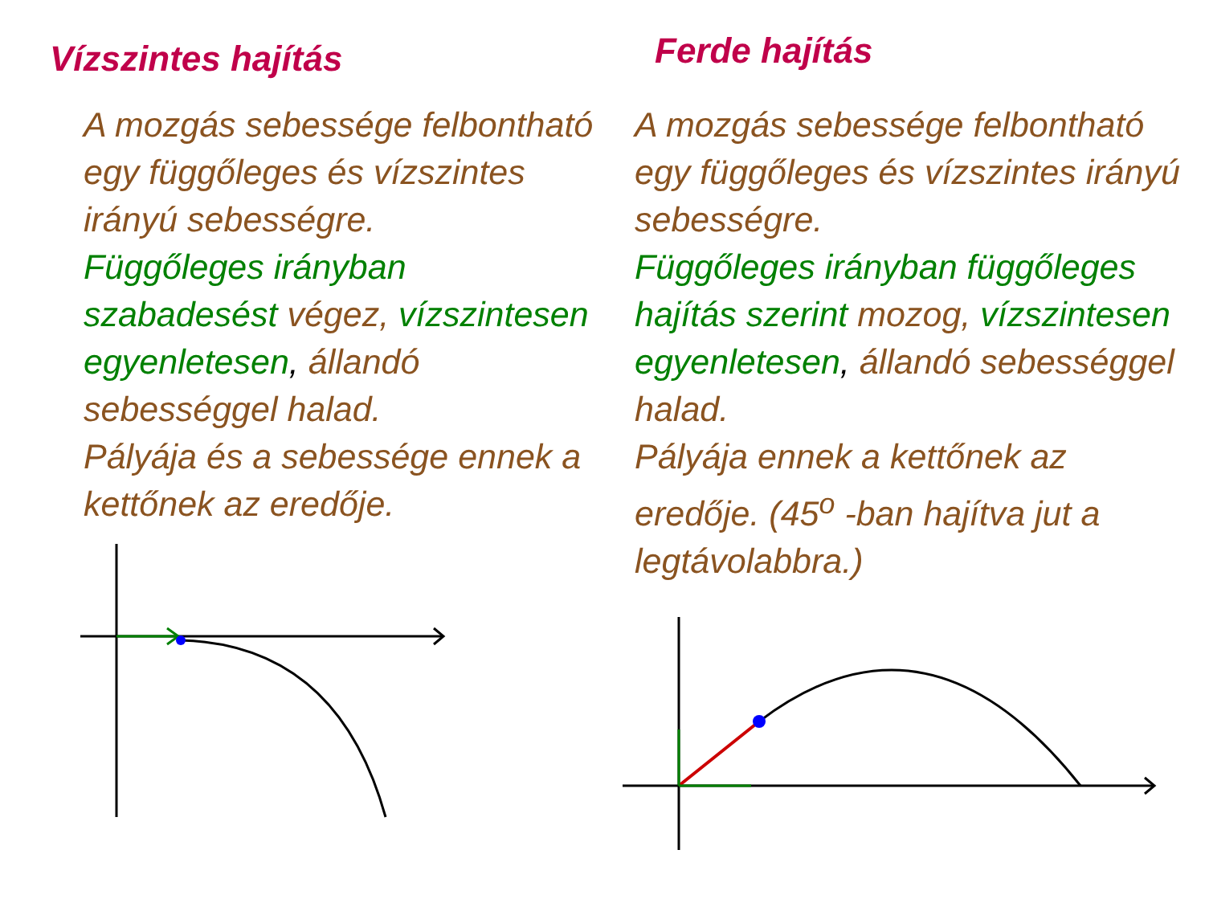Vízszintes hajítás
A mozgás sebessége felbontható egy függőleges és vízszintes irányú sebességre.
Függőleges irányban szabadesést végez, vízszintesen egyenletesen, állandó sebességgel halad.
Pályája és a sebessége ennek a kettőnek az eredője.
Ferde hajítás
A mozgás sebessége felbontható egy függőleges és vízszintes irányú sebességre.
Függőleges irányban függőleges hajítás szerint mozog, vízszintesen egyenletesen, állandó sebességgel halad.
Pályája ennek a kettőnek az eredője. (45<sup>o</sup> -ban hajítva jut a legtávolabbra.)